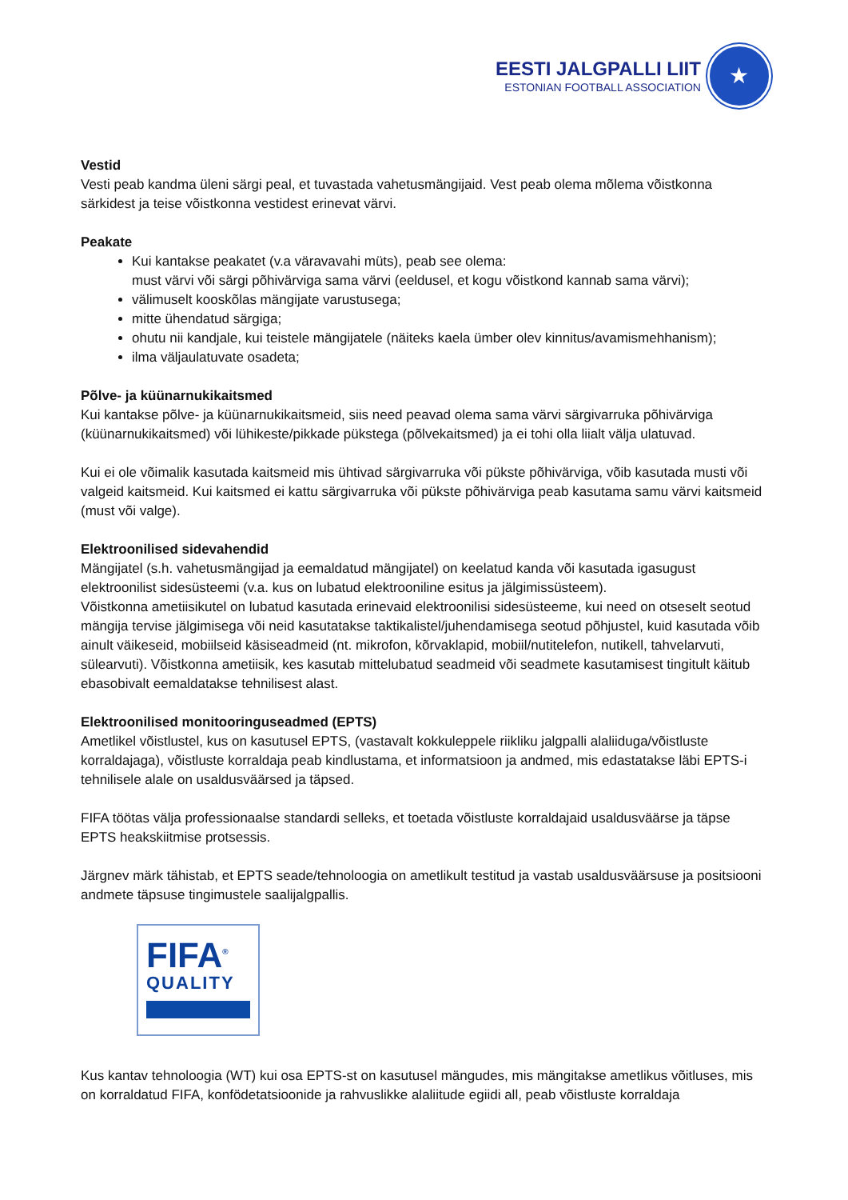EESTI JALGPALLI LIIT
ESTONIAN FOOTBALL ASSOCIATION
★
Vestid
Vesti peab kandma üleni särgi peal, et tuvastada vahetusmängijaid. Vest peab olema mõlema võistkonna särkidest ja teise võistkonna vestidest erinevat värvi.
Peakate
Kui kantakse peakatet (v.a väravavahi müts), peab see olema:
must värvi või särgi põhivärviga sama värvi (eeldusel, et kogu võistkond kannab sama värvi);
välimuselt kooskõlas mängijate varustusega;
mitte ühendatud särgiga;
ohutu nii kandjale, kui teistele mängijatele (näiteks kaela ümber olev kinnitus/avamismehhanism);
ilma väljaulatuvate osadeta;
Põlve- ja küünarnukikaitsmed
Kui kantakse põlve- ja küünarnukikaitsmeid, siis need peavad olema sama värvi särgivarruka põhivärviga (küünarnukikaitsmed) või lühikeste/pikkade pükstega (põlvekaitsmed) ja ei tohi olla liialt välja ulatuvad.
Kui ei ole võimalik kasutada kaitsmeid mis ühtivad särgivarruka või pükste põhivärviga, võib kasutada musti või valgeid kaitsmeid. Kui kaitsmed ei kattu särgivarruka või pükste põhivärviga peab kasutama samu värvi kaitsmeid (must või valge).
Elektroonilised sidevahendid
Mängijatel (s.h. vahetusmängijad ja eemaldatud mängijatel) on keelatud kanda või kasutada igasugust elektroonilist sidesüsteemi (v.a. kus on lubatud elektrooniline esitus ja jälgimissüsteem).
Võistkonna ametiisikutel on lubatud kasutada erinevaid elektroonilisi sidesüsteeme, kui need on otseselt seotud mängija tervise jälgimisega või neid kasutatakse taktikalistel/juhendamisega seotud põhjustel, kuid kasutada võib ainult väikeseid, mobiilseid käsiseadmeid (nt. mikrofon, kõrvaklapid, mobiil/nutitelefon, nutikell, tahvelarvuti, sülearvuti). Võistkonna ametiisik, kes kasutab mittelubatud seadmeid või seadmete kasutamisest tingitult käitub ebasobivalt eemaldatakse tehnilisest alast.
Elektroonilised monitooringuseadmed (EPTS)
Ametlikel võistlustel, kus on kasutusel EPTS, (vastavalt kokkuleppele riikliku jalgpalli alaliiduga/võistluste korraldajaga), võistluste korraldaja peab kindlustama, et informatsioon ja andmed, mis edastatakse läbi EPTS-i tehnilisele alale on usaldusväärsed ja täpsed.
FIFA töötas välja professionaalse standardi selleks, et toetada võistluste korraldajaid usaldusväärse ja täpse EPTS heakskiitmise protsessis.
Järgnev märk tähistab, et EPTS seade/tehnoloogia on ametlikult testitud ja vastab usaldusväärsuse ja positsiooni andmete täpsuse tingimustele saalijalgpallis.
FIFA<sup>®</sup>
QUALITY
Kus kantav tehnoloogia (WT) kui osa EPTS-st on kasutusel mängudes, mis mängitakse ametlikus võitluses, mis on korraldatud FIFA, konfödetatsioonide ja rahvuslikke alaliitude egiidi all, peab võistluste korraldaja